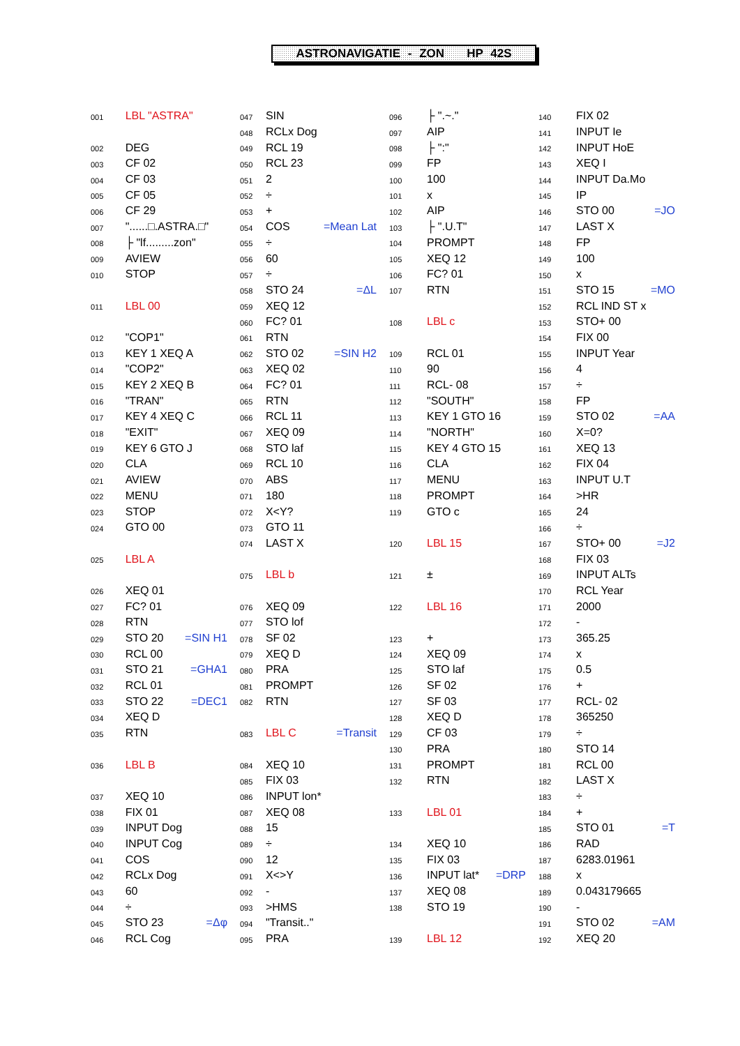ASTRONAVIGATIE - ZON HP 42S
| 001 | LBL "ASTRA" | |
| 002 | DEG | |
| 003 | CF 02 | |
| 004 | CF 03 | |
| 005 | CF 05 | |
| 006 | CF 29 | |
| 007 | "......□.ASTRA.□" | |
| 008 | ├ "lf.........zon" | |
| 009 | AVIEW | |
| 010 | STOP | |
| 011 | LBL 00 | |
| 012 | "COP1" | |
| 013 | KEY 1 XEQ A | |
| 014 | "COP2" | |
| 015 | KEY 2 XEQ B | |
| 016 | "TRAN" | |
| 017 | KEY 4 XEQ C | |
| 018 | "EXIT" | |
| 019 | KEY 6 GTO J | |
| 020 | CLA | |
| 021 | AVIEW | |
| 022 | MENU | |
| 023 | STOP | |
| 024 | GTO 00 | |
| 025 | LBL A | |
| 026 | XEQ 01 | |
| 027 | FC? 01 | |
| 028 | RTN | |
| 029 | STO 20 | =SIN H1 |
| 030 | RCL 00 | |
| 031 | STO 21 | =GHA1 |
| 032 | RCL 01 | |
| 033 | STO 22 | =DEC1 |
| 034 | XEQ D | |
| 035 | RTN | |
| 036 | LBL B | |
| 037 | XEQ 10 | |
| 038 | FIX 01 | |
| 039 | INPUT Dog | |
| 040 | INPUT Cog | |
| 041 | COS | |
| 042 | RCLx Dog | |
| 043 | 60 | |
| 044 | ÷ | |
| 045 | STO 23 | =Δφ |
| 046 | RCL Cog | |
| 047 | SIN | |
| 048 | RCLx Dog | |
| 049 | RCL 19 | |
| 050 | RCL 23 | |
| 051 | 2 | |
| 052 | ÷ | |
| 053 | + | |
| 054 | COS | =Mean Lat |
| 055 | ÷ | |
| 056 | 60 | |
| 057 | ÷ | |
| 058 | STO 24 | =ΔL |
| 059 | XEQ 12 | |
| 060 | FC? 01 | |
| 061 | RTN | |
| 062 | STO 02 | =SIN H2 |
| 063 | XEQ 02 | |
| 064 | FC? 01 | |
| 065 | RTN | |
| 066 | RCL 11 | |
| 067 | XEQ 09 | |
| 068 | STO laf | |
| 069 | RCL 10 | |
| 070 | ABS | |
| 071 | 180 | |
| 072 | X<Y? | |
| 073 | GTO 11 | |
| 074 | LAST X | |
| 075 | LBL b | |
| 076 | XEQ 09 | |
| 077 | STO lof | |
| 078 | SF 02 | |
| 079 | XEQ D | |
| 080 | PRA | |
| 081 | PROMPT | |
| 082 | RTN | |
| 083 | LBL C | =Transit |
| 084 | XEQ 10 | |
| 085 | FIX 03 | |
| 086 | INPUT lon* | |
| 087 | XEQ 08 | |
| 088 | 15 | |
| 089 | ÷ | |
| 090 | 12 | |
| 091 | X<>Y | |
| 092 | - | |
| 093 | >HMS | |
| 094 | "Transit.." | |
| 095 | PRA | |
| 096 | ├ ".~." | |
| 097 | AIP | |
| 098 | ├ ":" | |
| 099 | FP | |
| 100 | 100 | |
| 101 | x | |
| 102 | AIP | |
| 103 | ├ ".U.T" | |
| 104 | PROMPT | |
| 105 | XEQ 12 | |
| 106 | FC? 01 | |
| 107 | RTN | |
| 108 | LBL c | |
| 109 | RCL 01 | |
| 110 | 90 | |
| 111 | RCL- 08 | |
| 112 | "SOUTH" | |
| 113 | KEY 1 GTO 16 | |
| 114 | "NORTH" | |
| 115 | KEY 4 GTO 15 | |
| 116 | CLA | |
| 117 | MENU | |
| 118 | PROMPT | |
| 119 | GTO c | |
| 120 | LBL 15 | |
| 121 | ± | |
| 122 | LBL 16 | |
| 123 | + | |
| 124 | XEQ 09 | |
| 125 | STO laf | |
| 126 | SF 02 | |
| 127 | SF 03 | |
| 128 | XEQ D | |
| 129 | CF 03 | |
| 130 | PRA | |
| 131 | PROMPT | |
| 132 | RTN | |
| 133 | LBL 01 | |
| 134 | XEQ 10 | |
| 135 | FIX 03 | |
| 136 | INPUT lat* | =DRP |
| 137 | XEQ 08 | |
| 138 | STO 19 | |
| 139 | LBL 12 | |
| 140 | FIX 02 | |
| 141 | INPUT Ie | |
| 142 | INPUT HoE | |
| 143 | XEQ I | |
| 144 | INPUT Da.Mo | |
| 145 | IP | |
| 146 | STO 00 | =JO |
| 147 | LAST X | |
| 148 | FP | |
| 149 | 100 | |
| 150 | x | |
| 151 | STO 15 | =MO |
| 152 | RCL IND ST x | |
| 153 | STO+ 00 | |
| 154 | FIX 00 | |
| 155 | INPUT Year | |
| 156 | 4 | |
| 157 | ÷ | |
| 158 | FP | |
| 159 | STO 02 | =AA |
| 160 | X=0? | |
| 161 | XEQ 13 | |
| 162 | FIX 04 | |
| 163 | INPUT U.T | |
| 164 | >HR | |
| 165 | 24 | |
| 166 | ÷ | |
| 167 | STO+ 00 | =J2 |
| 168 | FIX 03 | |
| 169 | INPUT ALTs | |
| 170 | RCL Year | |
| 171 | 2000 | |
| 172 | - | |
| 173 | 365.25 | |
| 174 | x | |
| 175 | 0.5 | |
| 176 | + | |
| 177 | RCL- 02 | |
| 178 | 365250 | |
| 179 | ÷ | |
| 180 | STO 14 | |
| 181 | RCL 00 | |
| 182 | LAST X | |
| 183 | ÷ | |
| 184 | + | |
| 185 | STO 01 | =T |
| 186 | RAD | |
| 187 | 6283.01961 | |
| 188 | x | |
| 189 | 0.043179665 | |
| 190 | - | |
| 191 | STO 02 | =AM |
| 192 | XEQ 20 | |